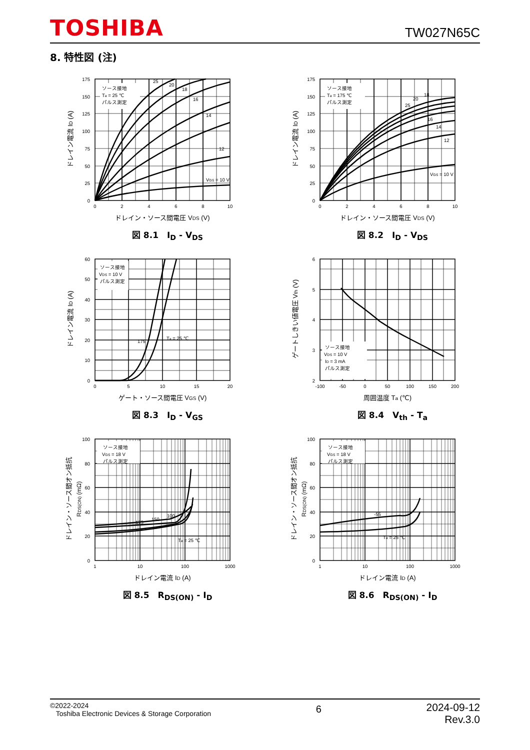TOSHIBA
TW027N65C
8. 特性図 (注)
ソース接地
Ta = 25 ℃
パルス測定
VGS = 10 V
12
14
16
18
20
25
0
25
50
75
100
125
150
175
0
2
4
6
8
10
ドレイン・ソース間電圧 VDS (V)
ドレイン電流 ID (A)
図 8.1　I<sub>D</sub> - V<sub>DS</sub>
ソース接地
Ta = 175 ℃
パルス測定
VGS = 10 V
12
14
16
18
20
25
0
25
50
75
100
125
150
175
0
2
4
6
8
10
ドレイン・ソース間電圧 VDS (V)
ドレイン電流 ID (A)
図 8.2　I<sub>D</sub> - V<sub>DS</sub>
ソース接地
VDS = 10 V
パルス測定
175
Ta = 25 ℃
0
10
20
30
40
50
60
0
5
10
15
20
ゲート・ソース間電圧 VGS (V)
ドレイン電流 ID (A)
図 8.3　I<sub>D</sub> - V<sub>GS</sub>
ソース接地
VDS = 10 V
ID = 3 mA
パルス測定
2
3
4
5
6
-100
-50
0
50
100
150
200
周囲温度 Ta (℃)
ゲートしきい値電圧 Vth (V)
図 8.4　V<sub>th</sub> - T<sub>a</sub>
ソース接地
VGS = 18 V
パルス測定
175
150
100
Ta = 25 ℃
0
20
40
60
80
100
1
10
100
1000
ドレイン電流 ID (A)
ドレイン・ソース間オン抵抗
RDS(ON) (mΩ)
図 8.5　R<sub>DS(ON)</sub> - I<sub>D</sub>
ソース接地
VGS = 18 V
パルス測定
-55
Ta = 25 ℃
0
20
40
60
80
100
1
10
100
1000
ドレイン電流 ID (A)
ドレイン・ソース間オン抵抗
RDS(ON) (mΩ)
図 8.6　R<sub>DS(ON)</sub> - I<sub>D</sub>
©2022-2024
Toshiba Electronic Devices & Storage Corporation
6
2024-09-12
Rev.3.0